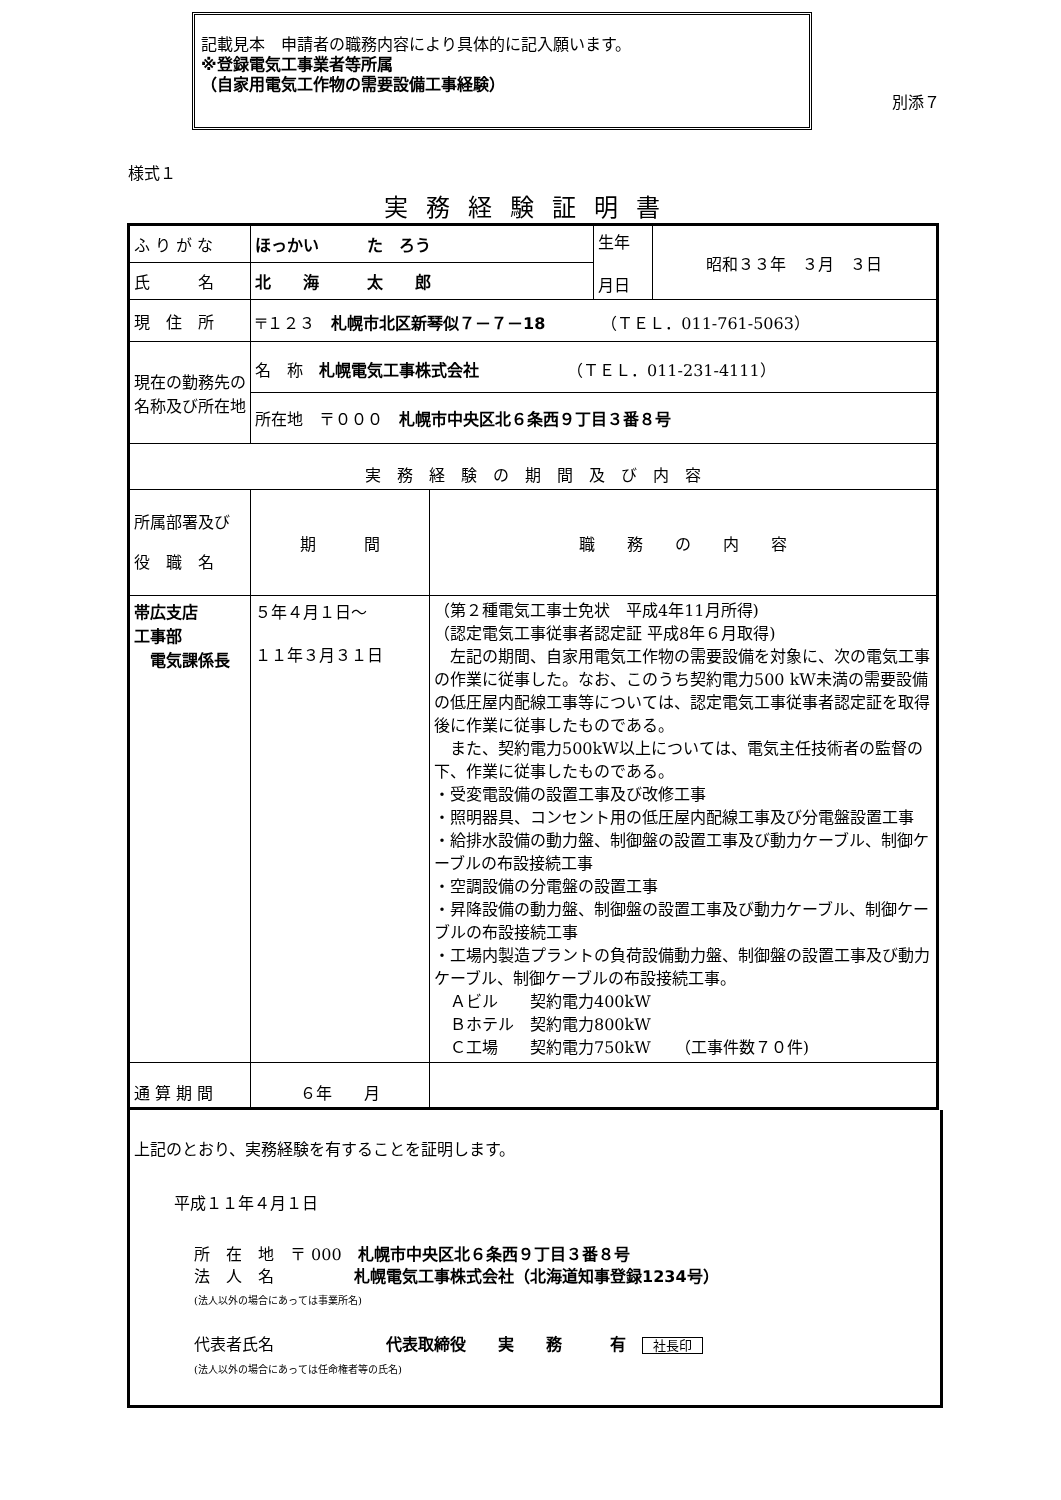記載見本　申請者の職務内容により具体的に記入願います。
※登録電気工事業者等所属
（自家用電気工作物の需要設備工事経験）
　　別添７
様式１
実務経験証明書
| ふ り が な | ほっかい た ろう | | 生年 月日 | 昭和３３年 ３月 ３日 |
| 氏 名 | 北 海 太 郎 | | | |
| 現 住 所 | 〒１２３ 札幌市北区新琴似７－７－18 （ＴＥＬ．011-761-5063） | | | |
| 現在の勤務先の名称及び所在地 | 名 称 札幌電気工事株式会社 （ＴＥＬ．011-231-4111） | | | |
| | 所在地 〒０００ 札幌市中央区北６条西９丁目３番８号 | | | |
| 実 務 経 験 の 期 間 及 び 内 容 | | | | |
| 所属部署及び 役 職 名 | 期 間 | 職 務 の 内 容 | | |
| 帯広支店 工事部 電気課係長 | ５年４月１日～ １１年３月３１日 | （第２種電気工事士免状 平成4年11月所得) （認定電気工事従事者認定証 平成8年６月取得) 左記の期間、自家用電気工作物の需要設備を対象に、次の電気工事の作業に従事した。なお、このうち契約電力500 kW未満の需要設備の低圧屋内配線工事等については、認定電気工事従事者認定証を取得後に作業に従事したものである。 また、契約電力500kW以上については、電気主任技術者の監督の下、作業に従事したものである。 ・受変電設備の設置工事及び改修工事 ・照明器具、コンセント用の低圧屋内配線工事及び分電盤設置工事 ・給排水設備の動力盤、制御盤の設置工事及び動力ケーブル、制御ケーブルの布設接続工事 ・空調設備の分電盤の設置工事 ・昇降設備の動力盤、制御盤の設置工事及び動力ケーブル、制御ケーブルの布設接続工事 ・工場内製造プラントの負荷設備動力盤、制御盤の設置工事及び動力ケーブル、制御ケーブルの布設接続工事。 Ａビル 契約電力400kW Ｂホテル 契約電力800kW Ｃ工場 契約電力750kW （工事件数７０件) | | |
| 通 算 期 間 | ６年 月 | | | |
上記のとおり、実務経験を有することを証明します。
平成１１年４月１日
所　在　地　〒 000　札幌市中央区北６条西９丁目３番８号
法　人　名　　　　　札幌電気工事株式会社（北海道知事登録1234号）
(法人以外の場合にあっては事業所名)
代表者氏名　　　　　　　代表取締役　　実　　務　　　有　社長印
(法人以外の場合にあっては任命権者等の氏名)